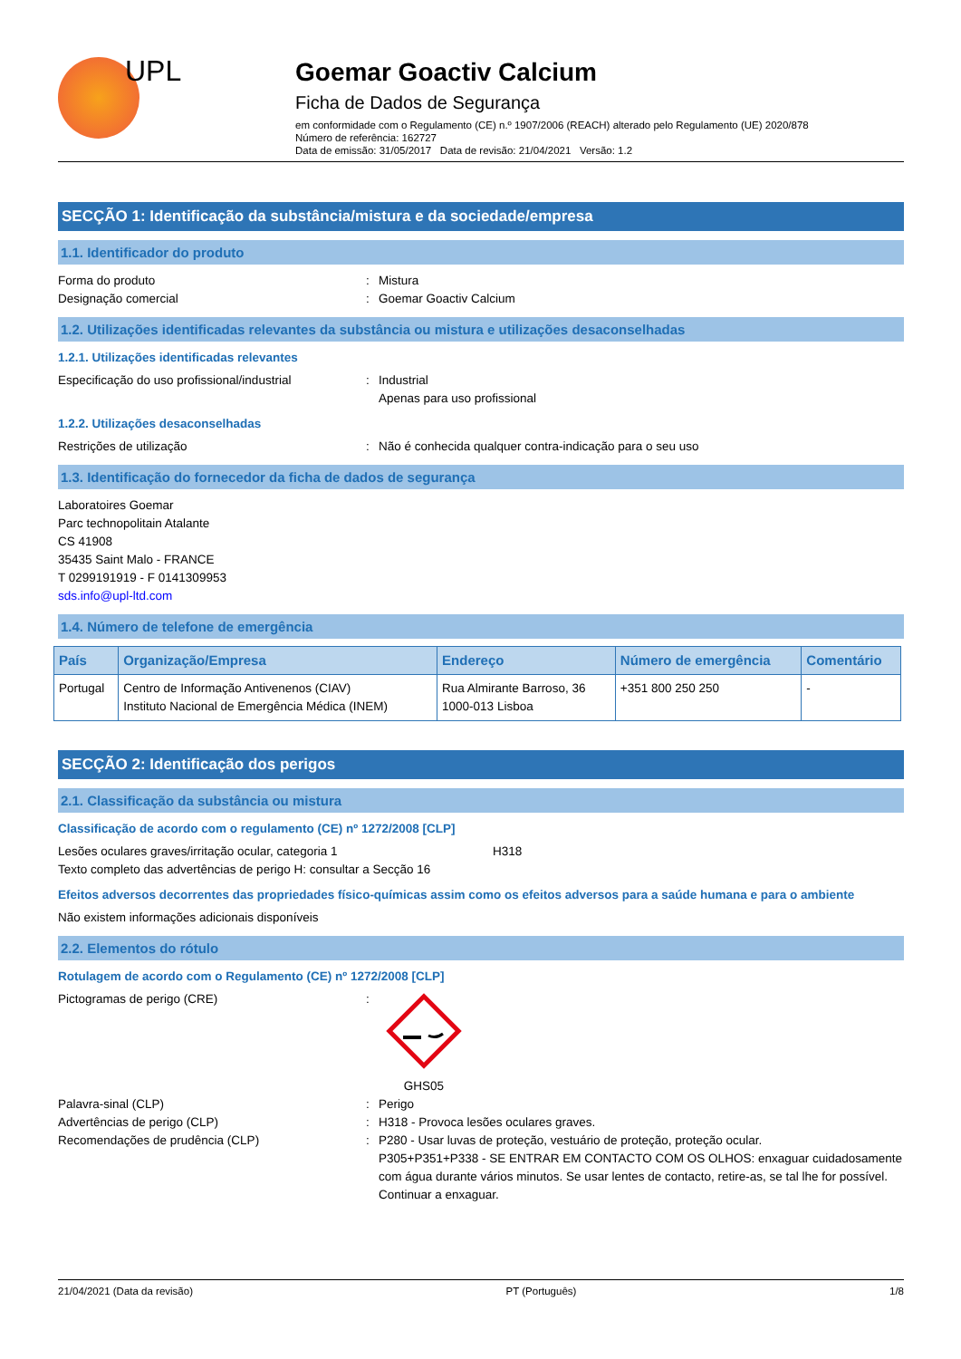UPL
Goemar Goactiv Calcium
Ficha de Dados de Segurança
em conformidade com o Regulamento (CE) n.º 1907/2006 (REACH) alterado pelo Regulamento (UE) 2020/878
Número de referência: 162727
Data de emissão: 31/05/2017 Data de revisão: 21/04/2021 Versão: 1.2
SECÇÃO 1: Identificação da substância/mistura e da sociedade/empresa
1.1. Identificador do produto
Forma do produto : Mistura
Designação comercial : Goemar Goactiv Calcium
1.2. Utilizações identificadas relevantes da substância ou mistura e utilizações desaconselhadas
1.2.1. Utilizações identificadas relevantes
Especificação do uso profissional/industrial
: Industrial
Apenas para uso profissional
1.2.2. Utilizações desaconselhadas
Restrições de utilização : Não é conhecida qualquer contra-indicação para o seu uso
1.3. Identificação do fornecedor da ficha de dados de segurança
Laboratoires Goemar
Parc technopolitain Atalante
CS 41908
35435 Saint Malo - FRANCE
T 0299191919 - F 0141309953
sds.info@upl-ltd.com
1.4. Número de telefone de emergência
| País | Organização/Empresa | Endereço | Número de emergência | Comentário |
| --- | --- | --- | --- | --- |
| Portugal | Centro de Informação Antivenenos (CIAV) Instituto Nacional de Emergência Médica (INEM) | Rua Almirante Barroso, 36 1000-013 Lisboa | +351 800 250 250 | - |
SECÇÃO 2: Identificação dos perigos
2.1. Classificação da substância ou mistura
Classificação de acordo com o regulamento (CE) nº 1272/2008 [CLP]
Lesões oculares graves/irritação ocular, categoria 1 H318
Texto completo das advertências de perigo H: consultar a Secção 16
Efeitos adversos decorrentes das propriedades físico-químicas assim como os efeitos adversos para a saúde humana e para o ambiente
Não existem informações adicionais disponíveis
2.2. Elementos do rótulo
Rotulagem de acordo com o Regulamento (CE) nº 1272/2008 [CLP]
Pictogramas de perigo (CRE) :
GHS05
Palavra-sinal (CLP) : Perigo
Advertências de perigo (CLP) : H318 - Provoca lesões oculares graves.
Recomendações de prudência (CLP) : P280 - Usar luvas de proteção, vestuário de proteção, proteção ocular.
P305+P351+P338 - SE ENTRAR EM CONTACTO COM OS OLHOS: enxaguar cuidadosamente com água durante vários minutos. Se usar lentes de contacto, retire-as, se tal lhe for possível. Continuar a enxaguar.
21/04/2021 (Data da revisão) PT (Português) 1/8